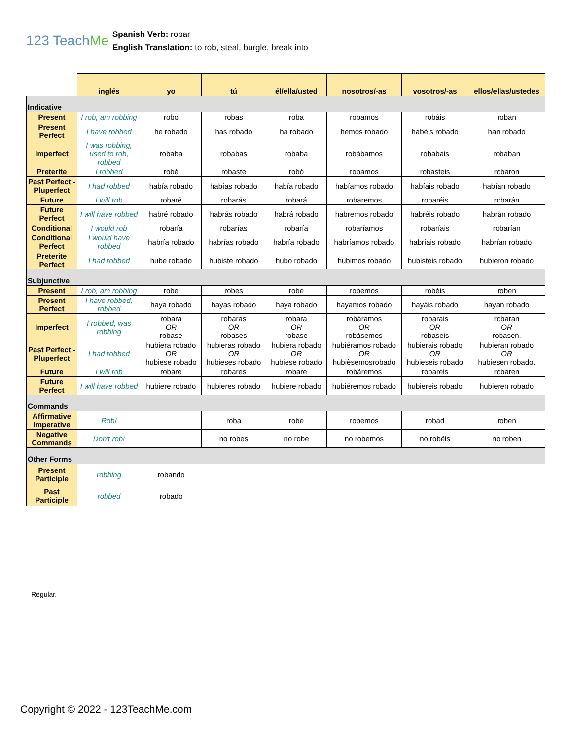123 TeachMe
Spanish Verb: robar
English Translation: to rob, steal, burgle, break into
| | inglés | yo | tú | él/ella/usted | nosotros/-as | vosotros/-as | ellos/ellas/ustedes |
| --- | --- | --- | --- | --- | --- | --- | --- |
| Indicative | | | | | | | |
| Present | I rob, am robbing | robo | robas | roba | robamos | robáis | roban |
| Present Perfect | I have robbed | he robado | has robado | ha robado | hemos robado | habéis robado | han robado |
| Imperfect | I was robbing, used to rob, robbed | robaba | robabas | robaba | robábamos | robabais | robaban |
| Preterite | I robbed | robé | robaste | robó | robamos | robasteis | robaron |
| Past Perfect - Pluperfect | I had robbed | había robado | habías robado | había robado | habíamos robado | habíais robado | habían robado |
| Future | I will rob | robaré | robarás | robará | robaremos | robaréis | robarán |
| Future Perfect | I will have robbed | habré robado | habrás robado | habrá robado | habremos robado | habréis robado | habrán robado |
| Conditional | I would rob | robaría | robarías | robaría | robaríamos | robaríais | robarían |
| Conditional Perfect | I would have robbed | habría robado | habrías robado | habría robado | habríamos robado | habríais robado | habrían robado |
| Preterite Perfect | I had robbed | hube robado | hubiste robado | hubo robado | hubimos robado | hubisteis robado | hubieron robado |
| Subjunctive | | | | | | | |
| Present | I rob, am robbing | robe | robes | robe | robemos | robéis | roben |
| Present Perfect | I have robbed, robbed | haya robado | hayas robado | haya robado | hayamos robado | hayáis robado | hayan robado |
| Imperfect | I robbed, was robbing | robara OR robase | robaras OR robases | robara OR robase | robáramos OR robàsemos | robarais OR robaseis | robaran OR robasen. |
| Past Perfect - Pluperfect | I had robbed | hubiera robado OR hubiese robado | hubieras robado OR hubieses robado | hubiera robado OR hubiese robado | hubiéramos robado OR hubièsemosrobado | hubierais robado OR hubieseis robado | hubieran robado OR hubiesen robado. |
| Future | I will rob | robare | robares | robare | robáremos | robareis | robaren |
| Future Perfect | I will have robbed | hubiere robado | hubieres robado | hubiere robado | hubiéremos robado | hubiereis robado | hubieren robado |
| Commands | | | | | | | |
| Affirmative Imperative | Rob! | | roba | robe | robemos | robad | roben |
| Negative Commands | Don't rob! | | no robes | no robe | no robemos | no robéis | no roben |
| Other Forms | | | | | | | |
| Present Participle | robbing | robando | | | | | |
| Past Participle | robbed | robado | | | | | |
Regular.
Copyright © 2022 - 123TeachMe.com